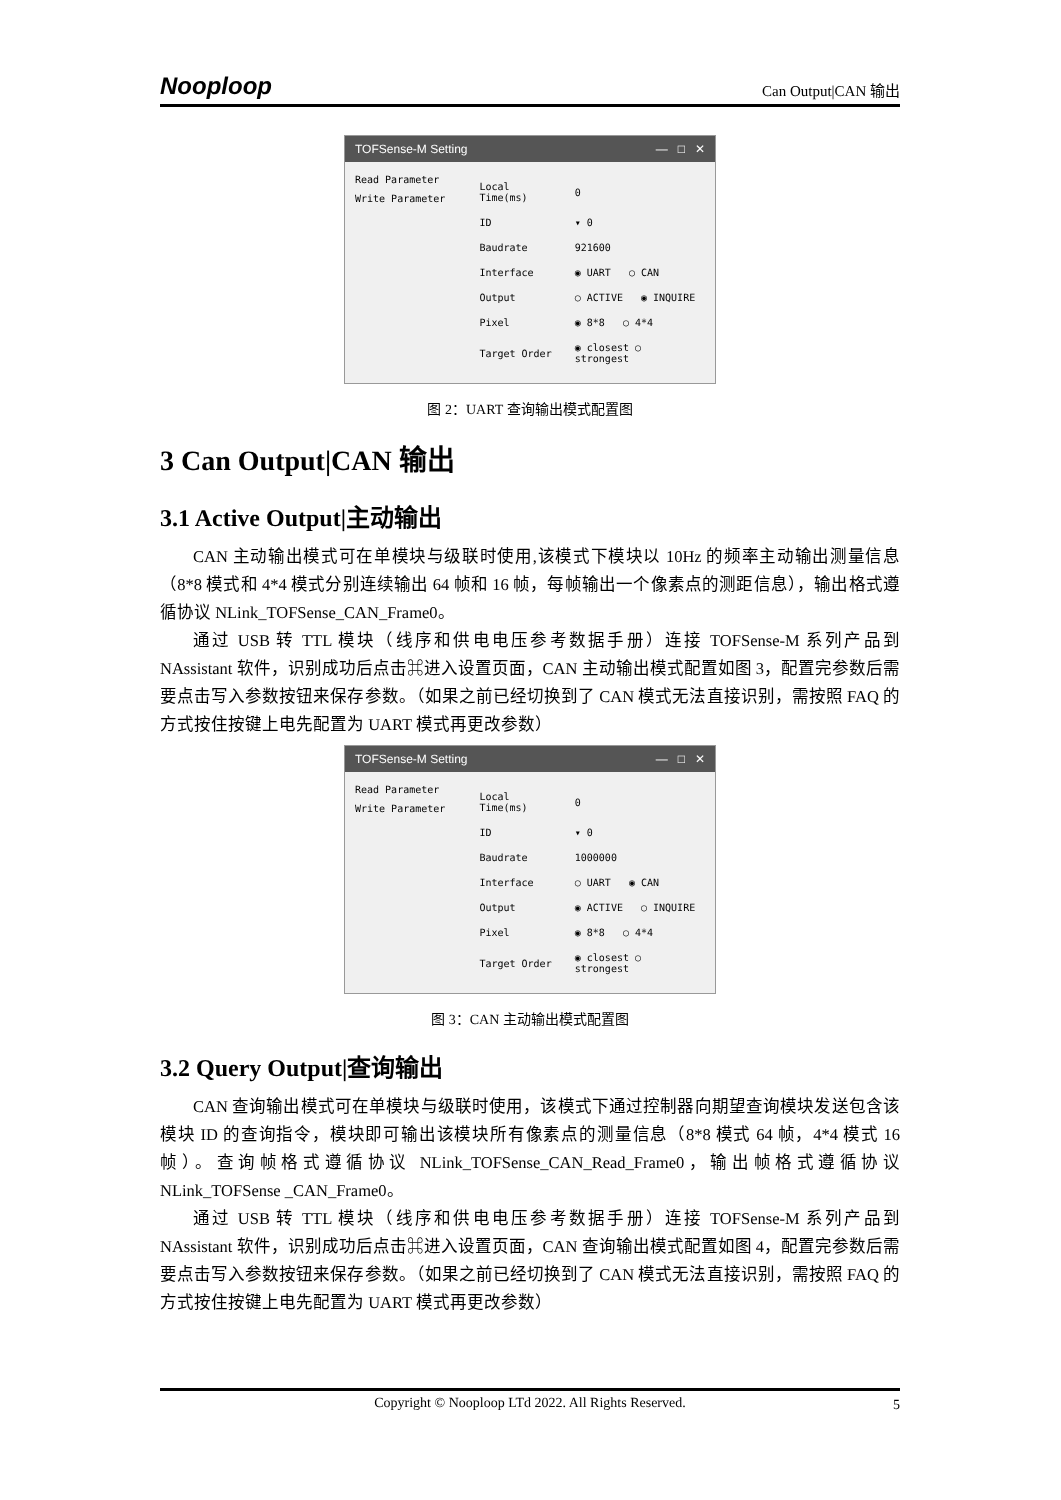Nooploop
Can Output|CAN 输出
TOFSense-M Setting — □ ✕
Read Parameter
Write Parameter
| Local Time(ms) | 0 |
| ID | ▾ 0 |
| Baudrate | 921600 |
| Interface | ◉ UART ○ CAN |
| Output | ○ ACTIVE ◉ INQUIRE |
| Pixel | ◉ 8*8 ○ 4*4 |
| Target Order | ◉ closest ○ strongest |
图 2：UART 查询输出模式配置图
3 Can Output|CAN 输出
3.1 Active Output|主动输出
CAN 主动输出模式可在单模块与级联时使用,该模式下模块以 10Hz 的频率主动输出测量信息（8*8 模式和 4*4 模式分别连续输出 64 帧和 16 帧，每帧输出一个像素点的测距信息），输出格式遵循协议 NLink_TOFSense_CAN_Frame0。
通过 USB 转 TTL 模块（线序和供电电压参考数据手册）连接 TOFSense-M 系列产品到 NAssistant 软件，识别成功后点击⌘进入设置页面，CAN 主动输出模式配置如图 3，配置完参数后需要点击写入参数按钮来保存参数。（如果之前已经切换到了 CAN 模式无法直接识别，需按照 FAQ 的方式按住按键上电先配置为 UART 模式再更改参数）
TOFSense-M Setting — □ ✕
Read Parameter
Write Parameter
| Local Time(ms) | 0 |
| ID | ▾ 0 |
| Baudrate | 1000000 |
| Interface | ○ UART ◉ CAN |
| Output | ◉ ACTIVE ○ INQUIRE |
| Pixel | ◉ 8*8 ○ 4*4 |
| Target Order | ◉ closest ○ strongest |
图 3：CAN 主动输出模式配置图
3.2 Query Output|查询输出
CAN 查询输出模式可在单模块与级联时使用，该模式下通过控制器向期望查询模块发送包含该模块 ID 的查询指令，模块即可输出该模块所有像素点的测量信息（8*8 模式 64 帧，4*4 模式 16 帧）。查询帧格式遵循协议 NLink_TOFSense_CAN_Read_Frame0，输出帧格式遵循协议 NLink_TOFSense _CAN_Frame0。
通过 USB 转 TTL 模块（线序和供电电压参考数据手册）连接 TOFSense-M 系列产品到 NAssistant 软件，识别成功后点击⌘进入设置页面，CAN 查询输出模式配置如图 4，配置完参数后需要点击写入参数按钮来保存参数。（如果之前已经切换到了 CAN 模式无法直接识别，需按照 FAQ 的方式按住按键上电先配置为 UART 模式再更改参数）
Copyright © Nooploop LTd 2022. All Rights Reserved. 5